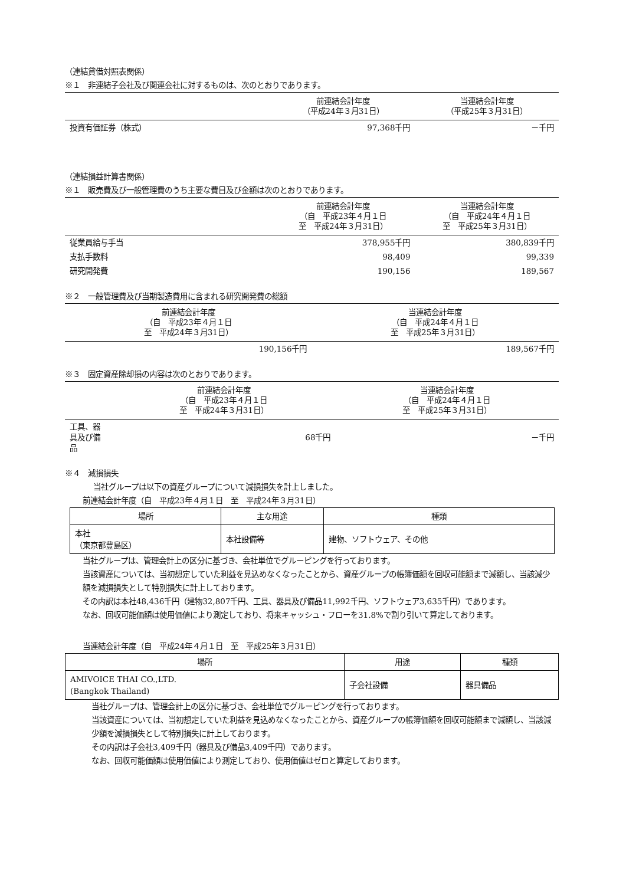（連結貸借対照表関係）
※１　非連結子会社及び関連会社に対するものは、次のとおりであります。
| | 前連結会計年度 （平成24年３月31日） | 当連結会計年度 （平成25年３月31日） |
| --- | --- | --- |
| 投資有価証券（株式） | 97,368千円 | －千円 |
（連結損益計算書関係）
※１　販売費及び一般管理費のうち主要な費目及び金額は次のとおりであります。
| | 前連結会計年度 （自 平成23年４月１日 至 平成24年３月31日） | 当連結会計年度 （自 平成24年４月１日 至 平成25年３月31日） |
| --- | --- | --- |
| 従業員給与手当 | 378,955千円 | 380,839千円 |
| 支払手数料 | 98,409 | 99,339 |
| 研究開発費 | 190,156 | 189,567 |
※２　一般管理費及び当期製造費用に含まれる研究開発費の総額
| 前連結会計年度 （自 平成23年４月１日 至 平成24年３月31日） | 当連結会計年度 （自 平成24年４月１日 至 平成25年３月31日） |
| --- | --- |
| 190,156千円 | 189,567千円 |
※３　固定資産除却損の内容は次のとおりであります。
| | 前連結会計年度 （自 平成23年４月１日 至 平成24年３月31日） | 当連結会計年度 （自 平成24年４月１日 至 平成25年３月31日） |
| --- | --- | --- |
| 工具、器具及び備品 | 68千円 | －千円 |
※４　減損損失
当社グループは以下の資産グループについて減損損失を計上しました。
前連結会計年度（自　平成23年４月１日　至　平成24年３月31日）
| 場所 | 主な用途 | 種類 |
| --- | --- | --- |
| 本社 （東京都豊島区） | 本社設備等 | 建物、ソフトウェア、その他 |
当社グループは、管理会計上の区分に基づき、会社単位でグルーピングを行っております。
当該資産については、当初想定していた利益を見込めなくなったことから、資産グループの帳簿価額を回収可能額まで減額し、当該減少額を減損損失として特別損失に計上しております。
その内訳は本社48,436千円（建物32,807千円、工具、器具及び備品11,992千円、ソフトウェア3,635千円）であります。
なお、回収可能価額は使用価値により測定しており、将来キャッシュ・フローを31.8%で割り引いて算定しております。
当連結会計年度（自　平成24年４月１日　至　平成25年３月31日）
| 場所 | 用途 | 種類 |
| --- | --- | --- |
| AMIVOICE THAI CO.,LTD. (Bangkok Thailand) | 子会社設備 | 器具備品 |
当社グループは、管理会計上の区分に基づき、会社単位でグルーピングを行っております。
当該資産については、当初想定していた利益を見込めなくなったことから、資産グループの帳簿価額を回収可能額まで減額し、当該減少額を減損損失として特別損失に計上しております。
その内訳は子会社3,409千円（器具及び備品3,409千円）であります。
なお、回収可能価額は使用価値により測定しており、使用価値はゼロと算定しております。